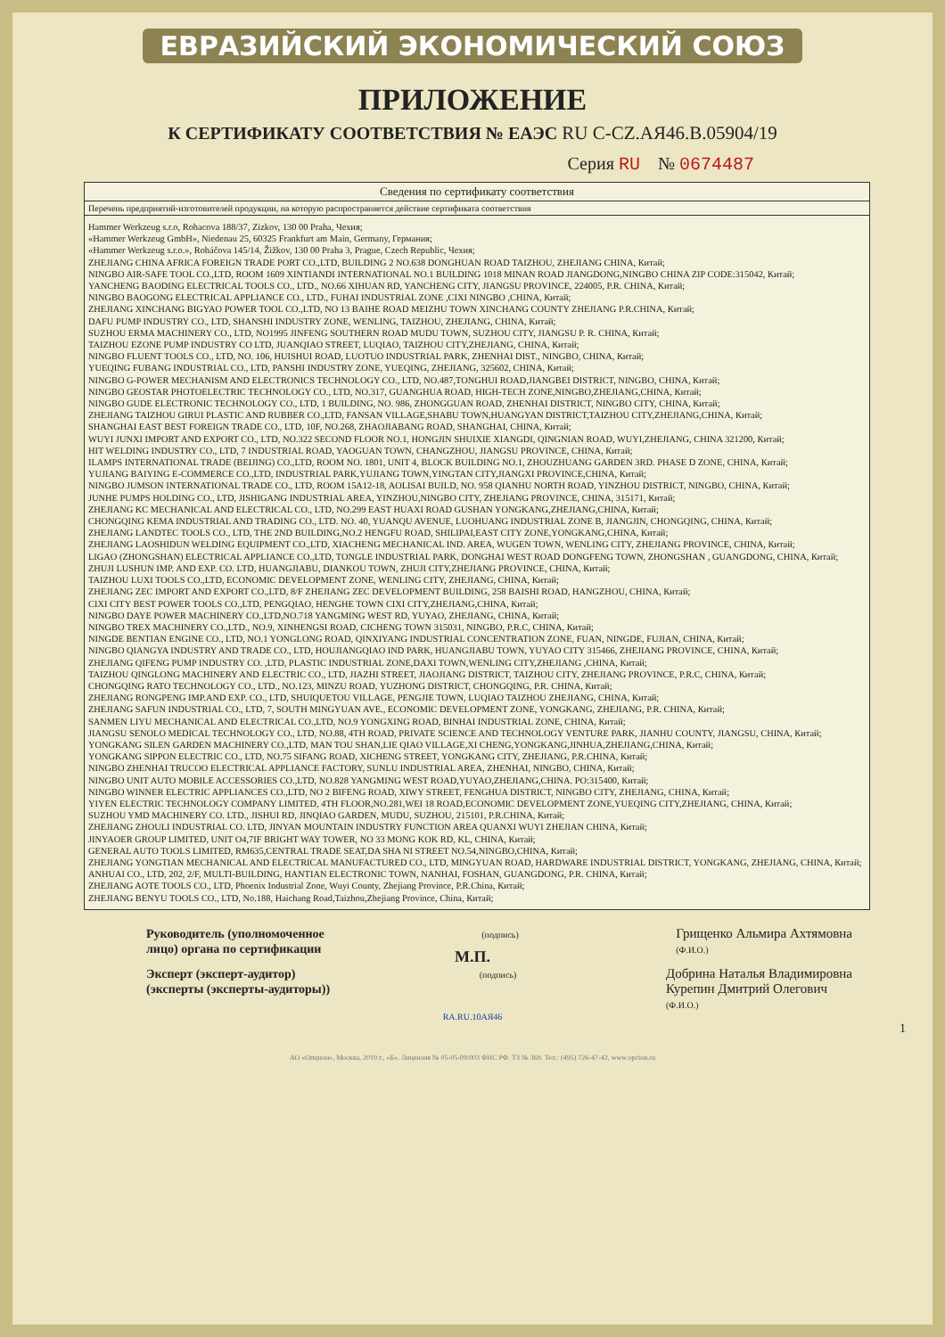ЕВРАЗИЙСКИЙ ЭКОНОМИЧЕСКИЙ СОЮЗ
ПРИЛОЖЕНИЕ
К СЕРТИФИКАТУ СООТВЕТСТВИЯ № ЕАЭС RU C-CZ.АЯ46.В.05904/19
Серия RU № 0674487
Сведения по сертификату соответствия
Перечень предприятий-изготовителей продукции, на которую распространяется действие сертификата соответствия
Hammer Werkzeug s.r.o, Rohacova 188/37, Zizkov, 130 00 Praha, Чехия;
«Hammer Werkzeug GmbH», Niedenau 25, 60325 Frankfurt am Main, Germany, Германия;
«Hammer Werkzeug s.r.o.», Roháčova 145/14, Žižkov, 130 00 Praha 3, Prague, Czech Republic, Чехия;
ZHEJIANG CHINA AFRICA FOREIGN TRADE PORT CO.,LTD, BUILDING 2 NO.638 DONGHUAN ROAD TAIZHOU, ZHEJIANG CHINA, Китай;
NINGBO AIR-SAFE TOOL CO.,LTD, ROOM 1609 XINTIANDI INTERNATIONAL NO.1 BUILDING 1018 MINAN ROAD JIANGDONG,NINGBO CHINA ZIP CODE:315042, Китай;
YANCHENG BAODING ELECTRICAL TOOLS CO., LTD., NO.66 XIHUAN RD, YANCHENG CITY, JIANGSU PROVINCE, 224005, P.R. CHINA, Китай;
NINGBO BAOGONG ELECTRICAL APPLIANCE CO., LTD., FUHAI INDUSTRIAL ZONE ,CIXI NINGBO ,CHINA, Китай;
ZHEJIANG XINCHANG BIGYAO POWER TOOL CO.,LTD, NO 13 BAIHE ROAD MEIZHU TOWN XINCHANG COUNTY ZHEJIANG P.R.CHINA, Китай;
DAFU PUMP INDUSTRY CO., LTD, SHANSHI INDUSTRY ZONE, WENLING, TAIZHOU, ZHEJIANG, CHINA, Китай;
SUZHOU ERMA MACHINERY CO., LTD, NO1995 JINFENG SOUTHERN ROAD MUDU TOWN, SUZHOU CITY, JIANGSU P. R. CHINA, Китай;
TAIZHOU EZONE PUMP INDUSTRY CO LTD, JUANQIAO STREET, LUQIAO, TAIZHOU CITY,ZHEJIANG, CHINA, Китай;
NINGBO FLUENT TOOLS CO., LTD, NO. 106, HUISHUI ROAD, LUOTUO INDUSTRIAL PARK, ZHENHAI DIST., NINGBO, CHINA, Китай;
YUEQING FUBANG INDUSTRIAL CO., LTD, PANSHI INDUSTRY ZONE, YUEQING, ZHEJIANG, 325602, CHINA, Китай;
NINGBO G-POWER MECHANISM AND ELECTRONICS TECHNOLOGY CO., LTD, NO.487,TONGHUI ROAD,JIANGBEI DISTRICT, NINGBO, CHINA, Китай;
NINGBO GEOSTAR PHOTOELECTRIC TECHNOLOGY CO., LTD, NO.317, GUANGHUA ROAD, HIGH-TECH ZONE,NINGBO,ZHEJIANG,CHINA, Китай;
NINGBO GUDE ELECTRONIC TECHNOLOGY CO., LTD, 1 BUILDING, NO. 986, ZHONGGUAN ROAD, ZHENHAI DISTRICT, NINGBO CITY, CHINA, Китай;
ZHEJIANG TAIZHOU GIRUI PLASTIC AND RUBBER CO.,LTD, FANSAN VILLAGE,SHABU TOWN,HUANGYAN DISTRICT,TAIZHOU CITY,ZHEJIANG,CHINA, Китай;
SHANGHAI EAST BEST FOREIGN TRADE CO., LTD, 10F, NO.268, ZHAOJIABANG ROAD, SHANGHAI, CHINA, Китай;
WUYI JUNXI IMPORT AND EXPORT CO., LTD, NO.322 SECOND FLOOR NO.1, HONGJIN SHUIXIE XIANGDI, QINGNIAN ROAD, WUYI,ZHEJIANG, CHINA 321200, Китай;
HIT WELDING INDUSTRY CO., LTD, 7 INDUSTRIAL ROAD, YAOGUAN TOWN, CHANGZHOU, JIANGSU PROVINCE, CHINA, Китай;
ILAMPS INTERNATIONAL TRADE (BEIJING) CO.,LTD, ROOM NO. 1801, UNIT 4, BLOCK BUILDING NO.1, ZHOUZHUANG GARDEN 3RD. PHASE D ZONE, CHINA, Китай;
YUJIANG BAIYING E-COMMERCE CO.,LTD, INDUSTRIAL PARK,YUJIANG TOWN,YINGTAN CITY,JIANGXI PROVINCE,CHINA, Китай;
NINGBO JUMSON INTERNATIONAL TRADE CO., LTD, ROOM 15A12-18, AOLISAI BUILD, NO. 958 QIANHU NORTH ROAD, YINZHOU DISTRICT, NINGBO, CHINA, Китай;
JUNHE PUMPS HOLDING CO., LTD, JISHIGANG INDUSTRIAL AREA, YINZHOU,NINGBO CITY, ZHEJIANG PROVINCE, CHINA, 315171, Китай;
ZHEJIANG KC MECHANICAL AND ELECTRICAL CO., LTD, NO.299 EAST HUAXI ROAD GUSHAN YONGKANG,ZHEJIANG,CHINA, Китай;
CHONGQING KEMA INDUSTRIAL AND TRADING CO., LTD. NO. 40, YUANQU AVENUE, LUOHUANG INDUSTRIAL ZONE B, JIANGJIN, CHONGQING, CHINA, Китай;
ZHEJIANG LANDTEC TOOLS CO., LTD, THE 2ND BUILDING,NO.2 HENGFU ROAD, SHILIPAI,EAST CITY ZONE,YONGKANG,CHINA, Китай;
ZHEJIANG LAOSHIDUN WELDING EQUIPMENT CO.,LTD, XIACHENG MECHANICAL IND. AREA, WUGEN TOWN, WENLING CITY, ZHEJIANG PROVINCE, CHINA, Китай;
LIGAO (ZHONGSHAN) ELECTRICAL APPLIANCE CO.,LTD, TONGLE INDUSTRIAL PARK, DONGHAI WEST ROAD DONGFENG TOWN, ZHONGSHAN , GUANGDONG, CHINA, Китай;
ZHUJI LUSHUN IMP. AND EXP. CO. LTD, HUANGJIABU, DIANKOU TOWN, ZHUJI CITY,ZHEJIANG PROVINCE, CHINA, Китай;
TAIZHOU LUXI TOOLS CO.,LTD, ECONOMIC DEVELOPMENT ZONE, WENLING CITY, ZHEJIANG, CHINA, Китай;
ZHEJIANG ZEC IMPORT AND EXPORT CO.,LTD, 8/F ZHEJIANG ZEC DEVELOPMENT BUILDING, 258 BAISHI ROAD, HANGZHOU, CHINA, Китай;
CIXI CITY BEST POWER TOOLS CO.,LTD, PENGQIAO, HENGHE TOWN CIXI CITY,ZHEJIANG,CHINA, Китай;
NINGBO DAYE POWER MACHINERY CO.,LTD,NO.718 YANGMING WEST RD, YUYAO, ZHEJIANG, CHINA, Китай;
NINGBO TREX MACHINERY CO.,LTD., NO.9, XINHENGSI ROAD, CICHENG TOWN 315031, NINGBO, P.R.C, CHINA, Китай;
NINGDE BENTIAN ENGINE CO., LTD, NO.1 YONGLONG ROAD, QINXIYANG INDUSTRIAL CONCENTRATION ZONE, FUAN, NINGDE, FUJIAN, CHINA, Китай;
NINGBO QIANGYA INDUSTRY AND TRADE CO., LTD, HOUJIANGQIAO IND PARK, HUANGJIABU TOWN, YUYAO CITY 315466, ZHEJIANG PROVINCE, CHINA, Китай;
ZHEJIANG QIFENG PUMP INDUSTRY CO. ,LTD, PLASTIC INDUSTRIAL ZONE,DAXI TOWN,WENLING CITY,ZHEJIANG ,CHINA, Китай;
TAIZHOU QINGLONG MACHINERY AND ELECTRIC CO., LTD, JIAZHI STREET, JIAOJIANG DISTRICT, TAIZHOU CITY, ZHEJIANG PROVINCE, P.R.C, CHINA, Китай;
CHONGQING RATO TECHNOLOGY CO., LTD., NO.123, MINZU ROAD, YUZHONG DISTRICT, CHONGQING, P.R. CHINA, Китай;
ZHEJIANG RONGPENG IMP.AND EXP. CO., LTD, SHUIQUETOU VILLAGE, PENGJIE TOWN, LUQIAO TAIZHOU ZHEJIANG, CHINA, Китай;
ZHEJIANG SAFUN INDUSTRIAL CO., LTD, 7, SOUTH MINGYUAN AVE., ECONOMIC DEVELOPMENT ZONE, YONGKANG, ZHEJIANG, P.R. CHINA, Китай;
SANMEN LIYU MECHANICAL AND ELECTRICAL CO.,LTD, NO.9 YONGXING ROAD, BINHAI INDUSTRIAL ZONE, CHINA, Китай;
JIANGSU SENOLO MEDICAL TECHNOLOGY CO., LTD, NO.88, 4TH ROAD, PRIVATE SCIENCE AND TECHNOLOGY VENTURE PARK, JIANHU COUNTY, JIANGSU, CHINA, Китай;
YONGKANG SILEN GARDEN MACHINERY CO.,LTD, MAN TOU SHAN,LIE QIAO VILLAGE,XI CHENG,YONGKANG,JINHUA,ZHEJIANG,CHINA, Китай;
YONGKANG SIPPON ELECTRIC CO., LTD, NO.75 SIFANG ROAD, XICHENG STREET, YONGKANG CITY, ZHEJIANG, P.R.CHINA, Китай;
NINGBO ZHENHAI TRUCOO ELECTRICAL APPLIANCE FACTORY, SUNLU INDUSTRIAL AREA, ZHENHAI, NINGBO, CHINA, Китай;
NINGBO UNIT AUTO MOBILE ACCESSORIES CO.,LTD, NO.828 YANGMING WEST ROAD,YUYAO,ZHEJIANG,CHINA. PO:315400, Китай;
NINGBO WINNER ELECTRIC APPLIANCES CO.,LTD, NO 2 BIFENG ROAD, XIWY STREET, FENGHUA DISTRICT, NINGBO CITY, ZHEJIANG, CHINA, Китай;
YIYEN ELECTRIC TECHNOLOGY COMPANY LIMITED, 4TH FLOOR,NO.281,WEI 18 ROAD,ECONOMIC DEVELOPMENT ZONE,YUEQING CITY,ZHEJIANG, CHINA, Китай;
SUZHOU YMD MACHINERY CO. LTD., JISHUI RD, JINQIAO GARDEN, MUDU, SUZHOU, 215101, P.R.CHINA, Китай;
ZHEJIANG ZHOULI INDUSTRIAL CO. LTD, JINYAN MOUNTAIN INDUSTRY FUNCTION AREA QUANXI WUYI ZHEJIAN CHINA, Китай;
JINYAOER GROUP LIMITED, UNIT O4,7IF BRIGHT WAY TOWER, NO 33 MONG KOK RD, KL, CHINA, Китай;
GENERAL AUTO TOOLS LIMITED, RM635,CENTRAL TRADE SEAT,DA SHA NI STREET NO.54,NINGBO,CHINA, Китай;
ZHEJIANG YONGTIAN MECHANICAL AND ELECTRICAL MANUFACTURED CO., LTD, MINGYUAN ROAD, HARDWARE INDUSTRIAL DISTRICT, YONGKANG, ZHEJIANG, CHINA, Китай;
ANHUAI CO., LTD, 202, 2/F, MULTI-BUILDING, HANTIAN ELECTRONIC TOWN, NANHAI, FOSHAN, GUANGDONG, P.R. CHINA, Китай;
ZHEJIANG AOTE TOOLS CO., LTD, Phoenix Industrial Zone, Wuyi County, Zhejiang Province, P.R.China, Китай;
ZHEJIANG BENYU TOOLS CO., LTD, No.188, Haichang Road,Taizhou,Zhejiang Province, China, Китай;
Руководитель (уполномоченное
лицо) органа по сертификации
(подпись)
Грищенко Альмира Ахтямовна
(Ф.И.О.)
М.П.
Эксперт (эксперт-аудитор)
(эксперты (эксперты-аудиторы))
(подпись)
Добрина Наталья Владимировна
Курепин Дмитрий Олегович
(Ф.И.О.)
RA.RU.10АЯ46
1
АО «Опцион», Москва, 2019 г., «Б». Лицензия № 05-05-09/003 ФНС РФ. ТЗ № 369. Тел.: (495) 726-47-42, www.opcion.ru